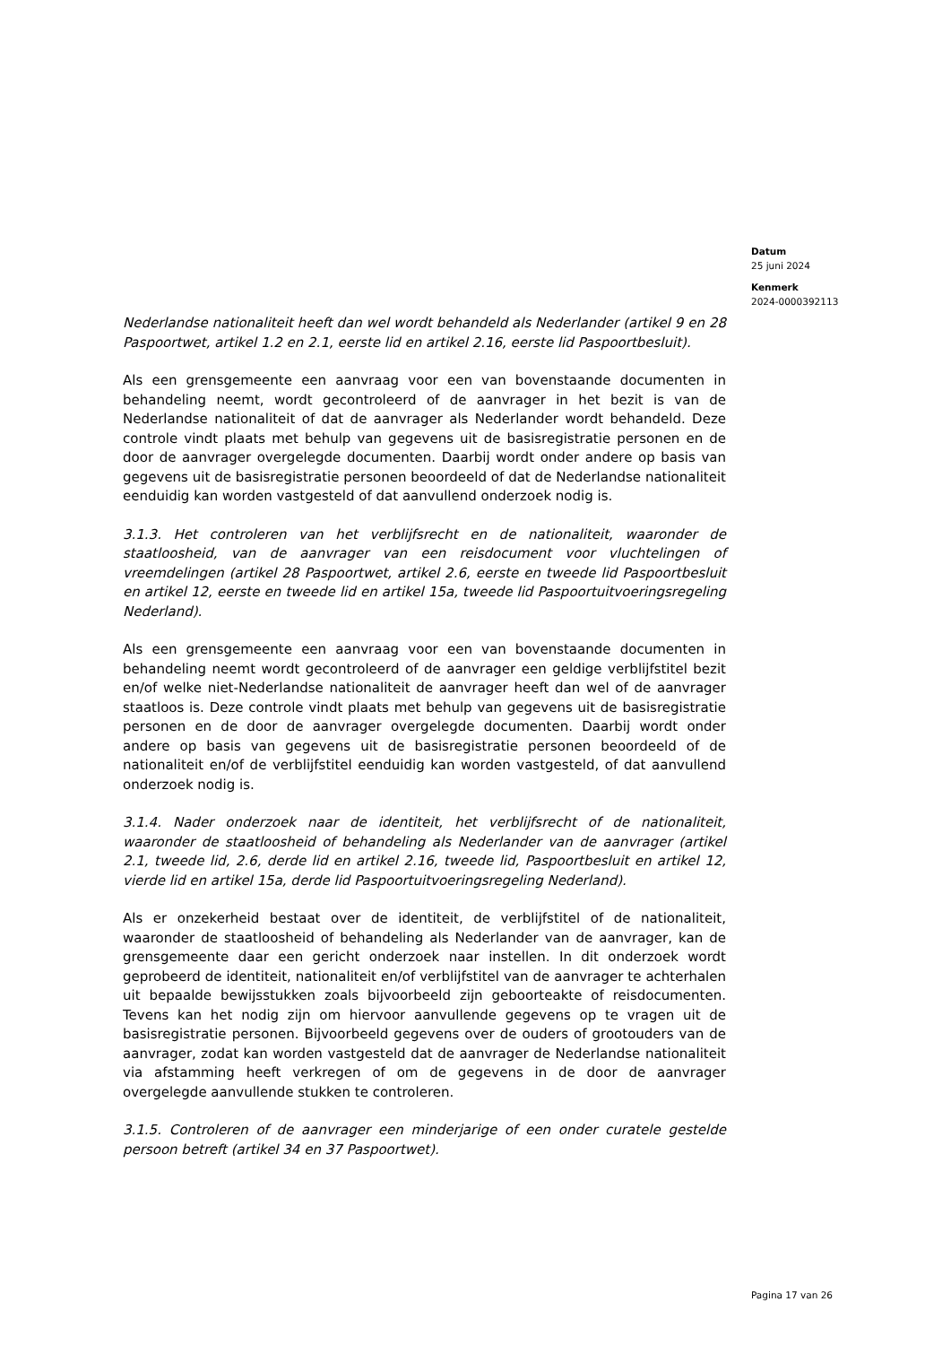Datum
25 juni 2024
Kenmerk
2024-0000392113
Nederlandse nationaliteit heeft dan wel wordt behandeld als Nederlander (artikel 9 en 28 Paspoortwet, artikel 1.2 en 2.1, eerste lid en artikel 2.16, eerste lid Paspoortbesluit).
Als een grensgemeente een aanvraag voor een van bovenstaande documenten in behandeling neemt, wordt gecontroleerd of de aanvrager in het bezit is van de Nederlandse nationaliteit of dat de aanvrager als Nederlander wordt behandeld. Deze controle vindt plaats met behulp van gegevens uit de basisregistratie personen en de door de aanvrager overgelegde documenten. Daarbij wordt onder andere op basis van gegevens uit de basisregistratie personen beoordeeld of dat de Nederlandse nationaliteit eenduidig kan worden vastgesteld of dat aanvullend onderzoek nodig is.
3.1.3. Het controleren van het verblijfsrecht en de nationaliteit, waaronder de staatloosheid, van de aanvrager van een reisdocument voor vluchtelingen of vreemdelingen (artikel 28 Paspoortwet, artikel 2.6, eerste en tweede lid Paspoortbesluit en artikel 12, eerste en tweede lid en artikel 15a, tweede lid Paspoortuitvoeringsregeling Nederland).
Als een grensgemeente een aanvraag voor een van bovenstaande documenten in behandeling neemt wordt gecontroleerd of de aanvrager een geldige verblijfstitel bezit en/of welke niet-Nederlandse nationaliteit de aanvrager heeft dan wel of de aanvrager staatloos is. Deze controle vindt plaats met behulp van gegevens uit de basisregistratie personen en de door de aanvrager overgelegde documenten. Daarbij wordt onder andere op basis van gegevens uit de basisregistratie personen beoordeeld of de nationaliteit en/of de verblijfstitel eenduidig kan worden vastgesteld, of dat aanvullend onderzoek nodig is.
3.1.4. Nader onderzoek naar de identiteit, het verblijfsrecht of de nationaliteit, waaronder de staatloosheid of behandeling als Nederlander van de aanvrager (artikel 2.1, tweede lid, 2.6, derde lid en artikel 2.16, tweede lid, Paspoortbesluit en artikel 12, vierde lid en artikel 15a, derde lid Paspoortuitvoeringsregeling Nederland).
Als er onzekerheid bestaat over de identiteit, de verblijfstitel of de nationaliteit, waaronder de staatloosheid of behandeling als Nederlander van de aanvrager, kan de grensgemeente daar een gericht onderzoek naar instellen. In dit onderzoek wordt geprobeerd de identiteit, nationaliteit en/of verblijfstitel van de aanvrager te achterhalen uit bepaalde bewijsstukken zoals bijvoorbeeld zijn geboorteakte of reisdocumenten. Tevens kan het nodig zijn om hiervoor aanvullende gegevens op te vragen uit de basisregistratie personen. Bijvoorbeeld gegevens over de ouders of grootouders van de aanvrager, zodat kan worden vastgesteld dat de aanvrager de Nederlandse nationaliteit via afstamming heeft verkregen of om de gegevens in de door de aanvrager overgelegde aanvullende stukken te controleren.
3.1.5. Controleren of de aanvrager een minderjarige of een onder curatele gestelde persoon betreft (artikel 34 en 37 Paspoortwet).
Pagina 17 van 26